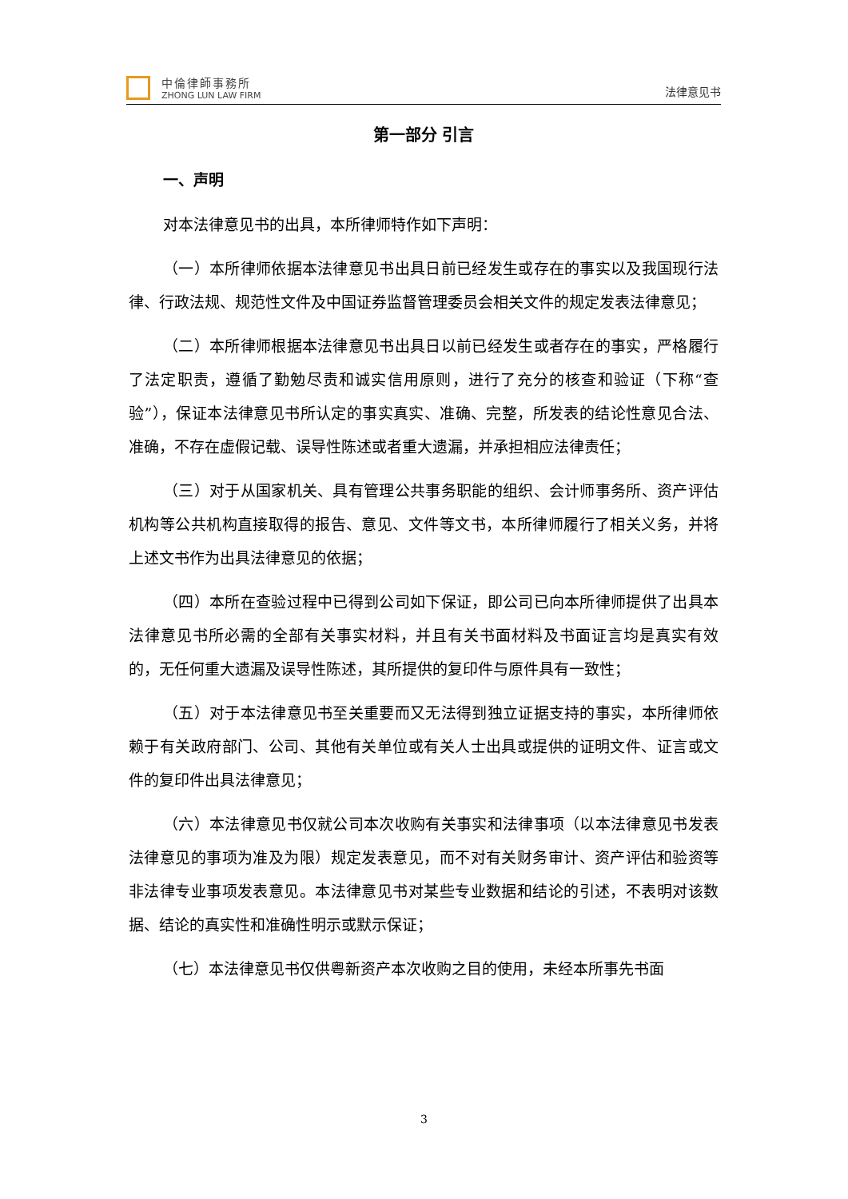中倫律師事務所
ZHONG LUN LAW FIRM
法律意见书
第一部分 引言
一、声明
对本法律意见书的出具，本所律师特作如下声明：
（一）本所律师依据本法律意见书出具日前已经发生或存在的事实以及我国现行法律、行政法规、规范性文件及中国证券监督管理委员会相关文件的规定发表法律意见；
（二）本所律师根据本法律意见书出具日以前已经发生或者存在的事实，严格履行了法定职责，遵循了勤勉尽责和诚实信用原则，进行了充分的核查和验证（下称“查验”），保证本法律意见书所认定的事实真实、准确、完整，所发表的结论性意见合法、准确，不存在虚假记载、误导性陈述或者重大遗漏，并承担相应法律责任；
（三）对于从国家机关、具有管理公共事务职能的组织、会计师事务所、资产评估机构等公共机构直接取得的报告、意见、文件等文书，本所律师履行了相关义务，并将上述文书作为出具法律意见的依据；
（四）本所在查验过程中已得到公司如下保证，即公司已向本所律师提供了出具本法律意见书所必需的全部有关事实材料，并且有关书面材料及书面证言均是真实有效的，无任何重大遗漏及误导性陈述，其所提供的复印件与原件具有一致性；
（五）对于本法律意见书至关重要而又无法得到独立证据支持的事实，本所律师依赖于有关政府部门、公司、其他有关单位或有关人士出具或提供的证明文件、证言或文件的复印件出具法律意见；
（六）本法律意见书仅就公司本次收购有关事实和法律事项（以本法律意见书发表法律意见的事项为准及为限）规定发表意见，而不对有关财务审计、资产评估和验资等非法律专业事项发表意见。本法律意见书对某些专业数据和结论的引述，不表明对该数据、结论的真实性和准确性明示或默示保证；
（七）本法律意见书仅供粤新资产本次收购之目的使用，未经本所事先书面
3